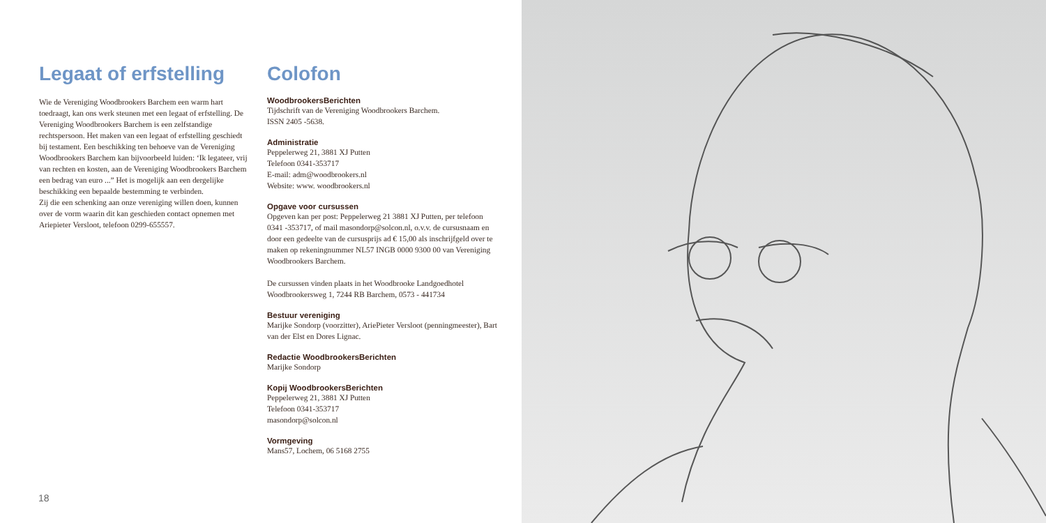Legaat of erfstelling
Wie de Vereniging Woodbrookers Barchem een warm hart toedraagt, kan ons werk steunen met een legaat of erfstelling. De Vereniging Woodbrookers Barchem is een zelfstandige rechtspersoon. Het maken van een legaat of erfstelling geschiedt bij testament. Een beschikking ten behoeve van de Vereniging Woodbrookers Barchem kan bijvoorbeeld luiden: ‘Ik legateer, vrij van rechten en kosten, aan de Vereniging Woodbrookers Barchem een bedrag van euro ...” Het is mogelijk aan een dergelijke beschikking een bepaalde bestemming te verbinden.
Zij die een schenking aan onze vereniging willen doen, kunnen over de vorm waarin dit kan geschieden contact opnemen met Ariepieter Versloot, telefoon 0299-655557.
Colofon
WoodbrookersBerichten
Tijdschrift van de Vereniging Woodbrookers Barchem.
ISSN 2405 -5638.
Administratie
Peppelerweg 21, 3881 XJ Putten
Telefoon 0341-353717
E-mail: adm@woodbrookers.nl
Website: www. woodbrookers.nl
Opgave voor cursussen
Opgeven kan per post: Peppelerweg 21 3881 XJ Putten, per telefoon 0341 -353717, of mail masondorp@solcon.nl, o.v.v. de cursusnaam en door een gedeelte van de cursusprijs ad € 15,00 als inschrijfgeld over te maken op rekeningnummer NL57 INGB 0000 9300 00 van Vereniging Woodbrookers Barchem.
De cursussen vinden plaats in het Woodbrooke Landgoedhotel Woodbrookersweg 1, 7244 RB Barchem, 0573 - 441734
Bestuur vereniging
Marijke Sondorp (voorzitter), AriePieter Versloot (penningmeester), Bart van der Elst en Dores Lignac.
Redactie WoodbrookersBerichten
Marijke Sondorp
Kopij WoodbrookersBerichten
Peppelerweg 21, 3881 XJ Putten
Telefoon 0341-353717
masondorp@solcon.nl
Vormgeving
Mans57, Lochem, 06 5168 2755
18